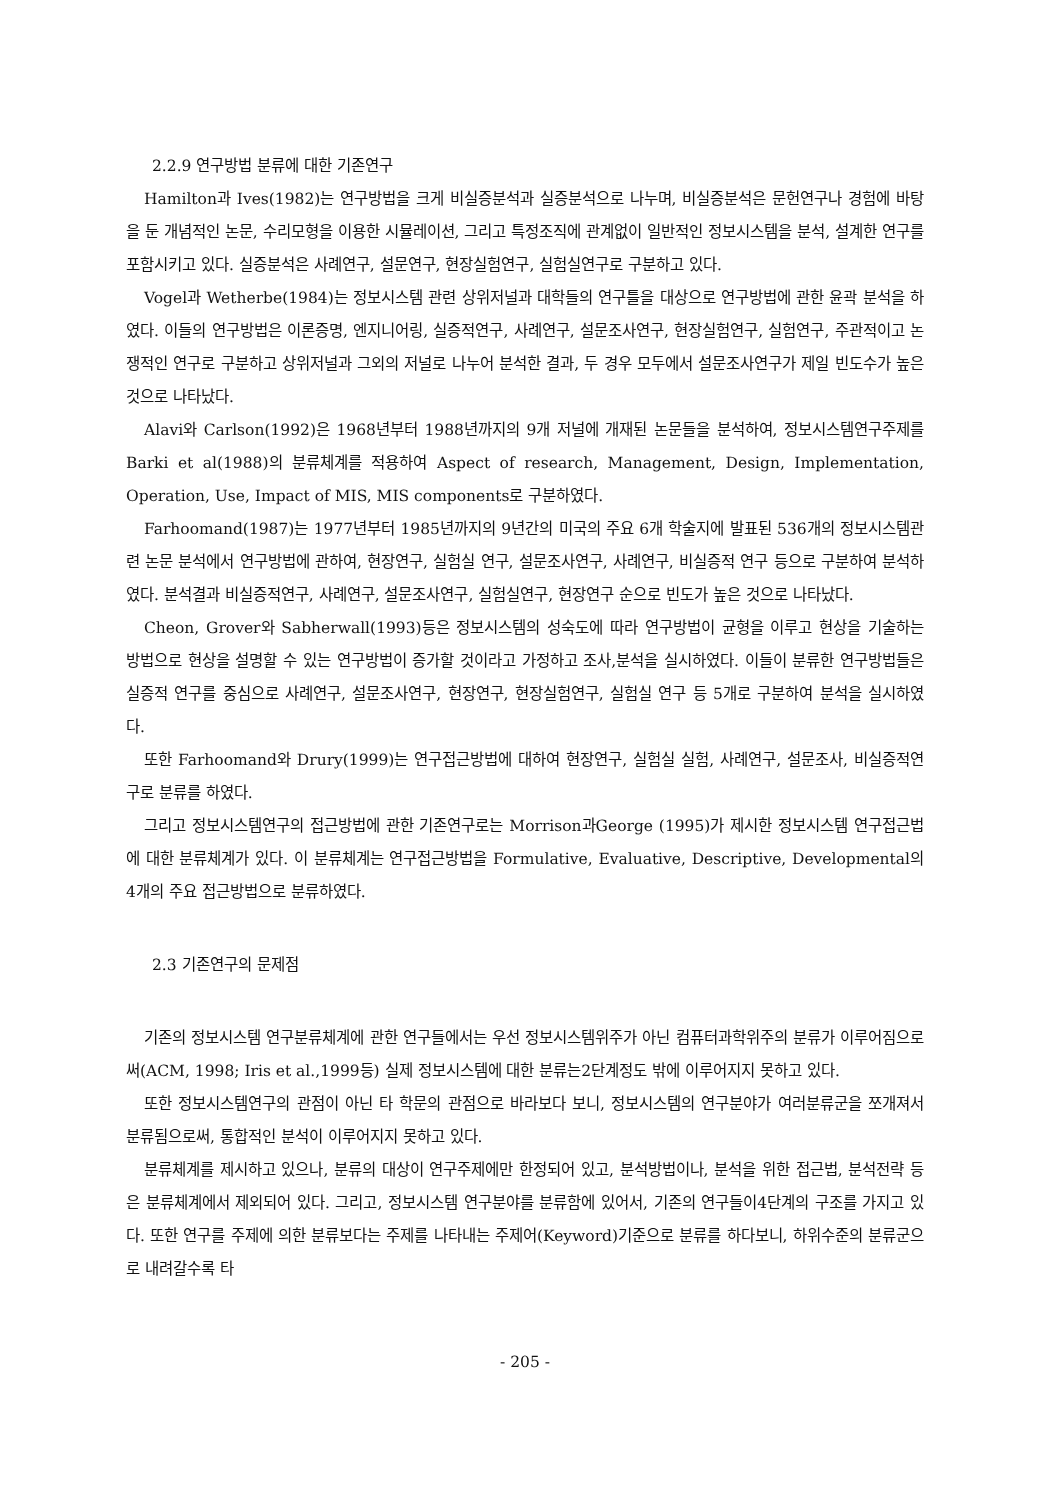2.2.9 연구방법 분류에 대한 기존연구
Hamilton과 Ives(1982)는 연구방법을 크게 비실증분석과 실증분석으로 나누며, 비실증분석은 문헌연구나 경험에 바탕을 둔 개념적인 논문, 수리모형을 이용한 시뮬레이션, 그리고 특정조직에 관계없이 일반적인 정보시스템을 분석, 설계한 연구를 포함시키고 있다. 실증분석은 사례연구, 설문연구, 현장실험연구, 실험실연구로 구분하고 있다.
Vogel과 Wetherbe(1984)는 정보시스템 관련 상위저널과 대학들의 연구틀을 대상으로 연구방법에 관한 윤곽 분석을 하였다. 이들의 연구방법은 이론증명, 엔지니어링, 실증적연구, 사례연구, 설문조사연구, 현장실험연구, 실험연구, 주관적이고 논쟁적인 연구로 구분하고 상위저널과 그외의 저널로 나누어 분석한 결과, 두 경우 모두에서 설문조사연구가 제일 빈도수가 높은 것으로 나타났다.
Alavi와 Carlson(1992)은 1968년부터 1988년까지의 9개 저널에 개재된 논문들을 분석하여, 정보시스템연구주제를 Barki et al(1988)의 분류체계를 적용하여 Aspect of research, Management, Design, Implementation, Operation, Use, Impact of MIS, MIS components로 구분하였다.
Farhoomand(1987)는 1977년부터 1985년까지의 9년간의 미국의 주요 6개 학술지에 발표된 536개의 정보시스템관련 논문 분석에서 연구방법에 관하여, 현장연구, 실험실 연구, 설문조사연구, 사례연구, 비실증적 연구 등으로 구분하여 분석하였다. 분석결과 비실증적연구, 사례연구, 설문조사연구, 실험실연구, 현장연구 순으로 빈도가 높은 것으로 나타났다.
Cheon, Grover와 Sabherwall(1993)등은 정보시스템의 성숙도에 따라 연구방법이 균형을 이루고 현상을 기술하는 방법으로 현상을 설명할 수 있는 연구방법이 증가할 것이라고 가정하고 조사,분석을 실시하였다. 이들이 분류한 연구방법들은 실증적 연구를 중심으로 사례연구, 설문조사연구, 현장연구, 현장실험연구, 실험실 연구 등 5개로 구분하여 분석을 실시하였다.
또한 Farhoomand와 Drury(1999)는 연구접근방법에 대하여 현장연구, 실험실 실험, 사례연구, 설문조사, 비실증적연구로 분류를 하였다.
그리고 정보시스템연구의 접근방법에 관한 기존연구로는 Morrison과George (1995)가 제시한 정보시스템 연구접근법에 대한 분류체계가 있다. 이 분류체계는 연구접근방법을 Formulative, Evaluative, Descriptive, Developmental의 4개의 주요 접근방법으로 분류하였다.
2.3 기존연구의 문제점
기존의 정보시스템 연구분류체계에 관한 연구들에서는 우선 정보시스템위주가 아닌 컴퓨터과학위주의 분류가 이루어짐으로써(ACM, 1998; Iris et al.,1999등) 실제 정보시스템에 대한 분류는2단계정도 밖에 이루어지지 못하고 있다.
또한 정보시스템연구의 관점이 아닌 타 학문의 관점으로 바라보다 보니, 정보시스템의 연구분야가 여러분류군을 쪼개져서 분류됨으로써, 통합적인 분석이 이루어지지 못하고 있다.
분류체계를 제시하고 있으나, 분류의 대상이 연구주제에만 한정되어 있고, 분석방법이나, 분석을 위한 접근법, 분석전략 등은 분류체계에서 제외되어 있다. 그리고, 정보시스템 연구분야를 분류함에 있어서, 기존의 연구들이4단계의 구조를 가지고 있다. 또한 연구를 주제에 의한 분류보다는 주제를 나타내는 주제어(Keyword)기준으로 분류를 하다보니, 하위수준의 분류군으로 내려갈수록 타
- 205 -